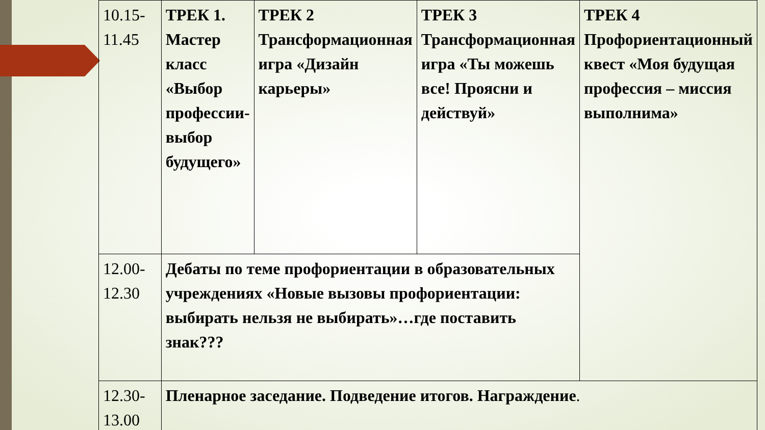| 10.15- 11.45 | ТРЕК 1. Мастер класс «Выбор профессии-выбор будущего» | ТРЕК 2 Трансформационная игра «Дизайн карьеры» | ТРЕК 3 Трансформационная игра «Ты можешь все! Проясни и действуй» | ТРЕК 4 Профориентационный квест «Моя будущая профессия – миссия выполнима» |
| 12.00- 12.30 | Дебаты по теме профориентации в образовательных учреждениях «Новые вызовы профориентации: выбирать нельзя не выбирать»…где поставить знак??? | | | |
| 12.30- 13.00 | Пленарное заседание. Подведение итогов. Награждение . | | | |